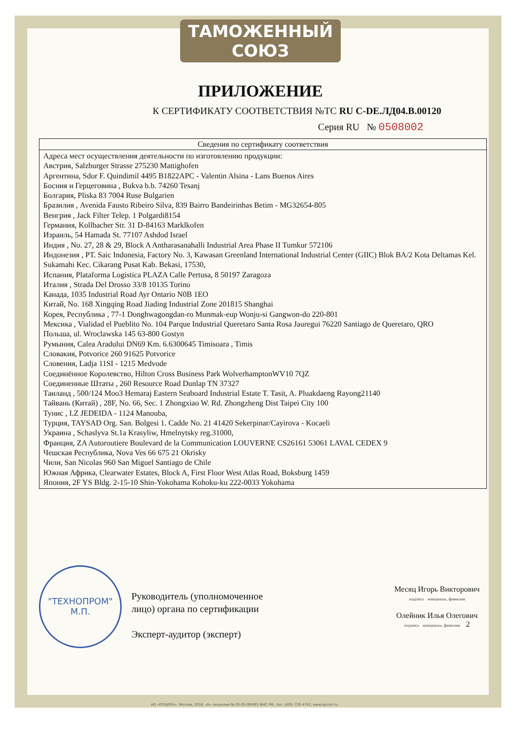ТАМОЖЕННЫЙ СОЮЗ
ПРИЛОЖЕНИЕ
К СЕРТИФИКАТУ СООТВЕТСТВИЯ №ТС RU C-DE.ЛД04.В.00120
Серия RU № 0508002
| Сведения по сертификату соответствия |
| --- |
| Адреса мест осуществления деятельности по изготовлению продукции: Австрия, Salzburger Strasse 275230 Mattighofen Аргентина, Sdor F. Quindimil 4495 B1822APC - Valentin Alsina - Lans Buenos Aires Босния и Герцеговина , Bukva b.b. 74260 Tesanj Болгария, Pliska 83 7004 Ruse Bulgarien Бразилия , Avenida Fausto Ribeiro Silva, 839 Bairro Bandeirinhas Betim - MG32654-805 Венгрия , Jack Filter Telep. 1 Polgardi8154 Германия, Kollbacher Str. 31 D-84163 Marklkofen Израиль, 54 Hamada St. 77107 Ashdod Israel Индия , No. 27, 28 & 29, Block A Antharasanahalli Industrial Area Phase II Tumkur 572106 Индонезия , PT. Saic Indonesia, Factory No. 3, Kawasan Greenland International Industrial Center (GIIC) Blok BA/2 Kota Deltamas Kel. Sukamahi Kec. Cikarang Pusat Kab. Bekasi, 17530, Испания, Plataforma Logistica PLAZA Calle Pertusa, 8 50197 Zaragoza Италия , Strada Del Drosso 33/8 10135 Torino Канада, 1035 Industrial Road Ayr Ontario N0B 1EO Китай, No. 168 Xingqing Road Jiading Industrial Zone 201815 Shanghai Корея, Республика , 77-1 Donghwagongdan-ro Munmak-eup Wonju-si Gangwon-do 220-801 Мексика , Vialidad el Pueblito No. 104 Parque Industrial Queretaro Santa Rosa Jauregui 76220 Santiago de Queretaro, QRO Польша, ul. Wroclawska 145 63-800 Gostyn Румыния, Calea Aradului DN69 Km. 6.6300645 Timisoara , Timis Словакия, Potvorice 260 91625 Potvorice Словения, Ladja 11SI - 1215 Medvode Соединённое Королевство, Hilton Cross Business Park WolverhamptonWV10 7QZ Соединенные Штаты , 260 Resource Road Dunlap TN 37327 Таиланд , 500/124 Moo3 Hemaraj Eastern Seaboard Industrial Estate T. Tasit, A. Pluakdaeng Rayong21140 Тайвань (Китай) , 28F, No. 66, Sec. 1 Zhongxiao W. Rd. Zhongzheng Dist Taipei City 100 Тунис , I.Z JEDEIDA - 1124 Manouba, Турция, TAYSAD Org. San. Bolgesi 1. Cadde No. 21 41420 Sekerpinar/Cayirova - Kocaeli Украина , Schaslyva St.1a Krasyliw, Hmelnytsky reg.31000, Франция, ZA Autoroutiere Boulevard de la Communication LOUVERNE CS26161 53061 LAVAL CEDEX 9 Чешская Республика, Nova Ves 66 675 21 Okrisky Чили, San Nicolas 960 San Miguel Santiago de Chile Южная Африка, Clearwater Estates, Block A, First Floor West Atlas Road, Boksburg 1459 Япония, 2F YS Bldg. 2-15-10 Shin-Yokohama Kohoku-ku 222-0033 Yokohama |
"ТЕХНОПРОМ"
М.П.
Руководитель (уполномоченное лицо) органа по сертификации
Эксперт-аудитор (эксперт)
Месяц Игорь Викторович
подпись инициалы, фамилия
Олейник Илья Олегович
подпись инициалы, фамилия 2
АО «ОПЦИОН», Москва, 2016, «Б» лицензия № 05-05-09/003 ФНС РФ, тел. (495) 726 4742, www.opcion.ru